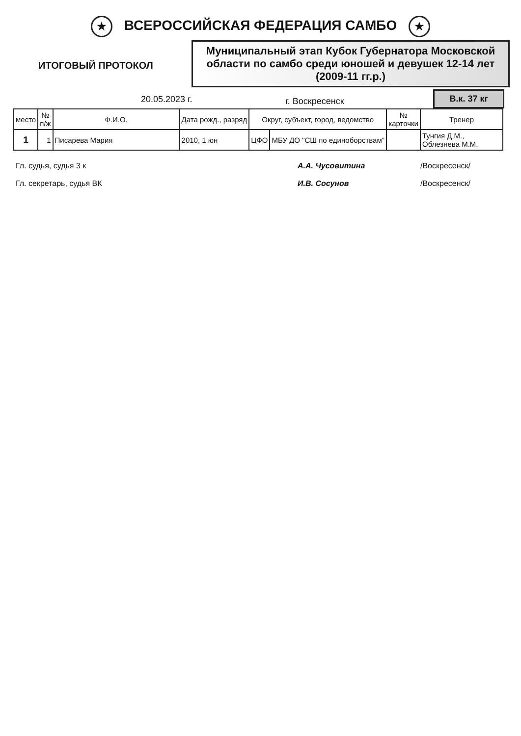★ ВСЕРОССИЙСКАЯ ФЕДЕРАЦИЯ САМБО ★
ИТОГОВЫЙ ПРОТОКОЛ
Муниципальный этап Кубок Губернатора Московской области по самбо среди юношей и девушек 12-14 лет (2009-11 гг.р.)
20.05.2023 г. г. Воскресенск В.к. 37 кг
| место | № п/ж | Ф.И.О. | Дата рожд., разряд | Округ, субъект, город, ведомство | | № карточки | Тренер |
| --- | --- | --- | --- | --- | --- | --- | --- |
| 1 | 1 | Писарева Мария | 2010, 1 юн | ЦФО | МБУ ДО "СШ по единоборствам" | | Тунгия Д.М., Облезнева М.М. |
Гл. судья, судья 3 к А.А. Чусовитина /Воскресенск/
Гл. секретарь, судья ВК И.В. Сосунов /Воскресенск/